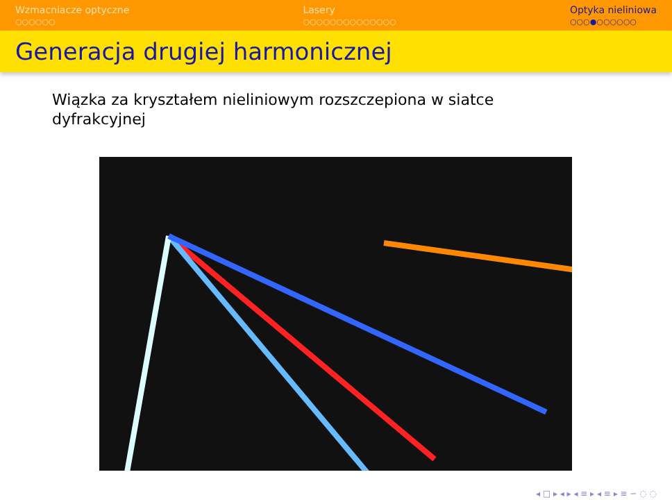Wzmacniacze optyczne
○○○○○○
Lasery
○○○○○○○○○○○○○○
Optyka nieliniowa
○○○●○○○○○○
Generacja drugiej harmonicznej
Wiązka za kryształem nieliniowym rozszczepiona w siatce dyfrakcyjnej
◂ □ ▸ ◂ ▸ ◂ ≡ ▸ ◂ ≡ ▸ ≡ ∽ ◌ ◌